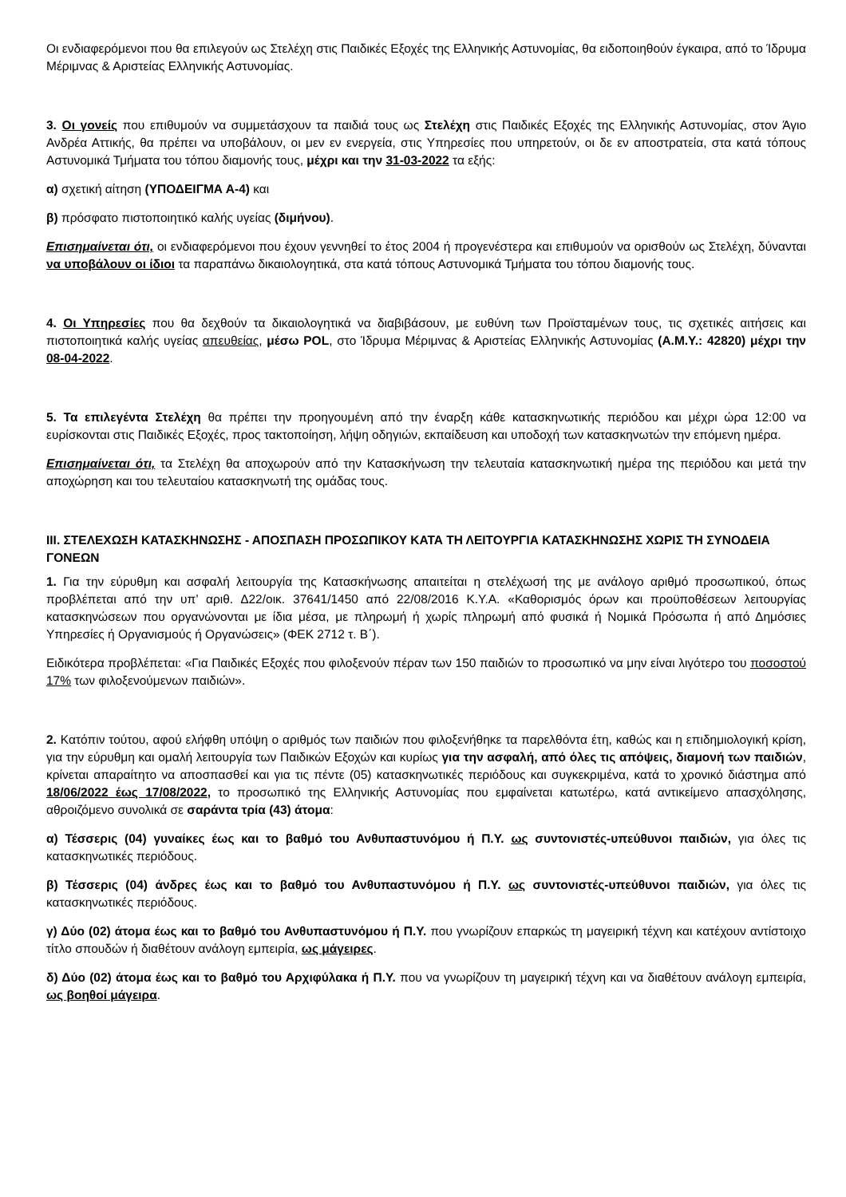Οι ενδιαφερόμενοι που θα επιλεγούν ως Στελέχη στις Παιδικές Εξοχές της Ελληνικής Αστυνομίας, θα ειδοποιηθούν έγκαιρα, από το Ίδρυμα Μέριμνας & Αριστείας Ελληνικής Αστυνομίας.
3. Οι γονείς που επιθυμούν να συμμετάσχουν τα παιδιά τους ως Στελέχη στις Παιδικές Εξοχές της Ελληνικής Αστυνομίας, στον Άγιο Ανδρέα Αττικής, θα πρέπει να υποβάλουν, οι μεν εν ενεργεία, στις Υπηρεσίες που υπηρετούν, οι δε εν αποστρατεία, στα κατά τόπους Αστυνομικά Τμήματα του τόπου διαμονής τους, μέχρι και την 31-03-2022 τα εξής:
α) σχετική αίτηση (ΥΠΟΔΕΙΓΜΑ Α-4) και
β) πρόσφατο πιστοποιητικό καλής υγείας (διμήνου).
Επισημαίνεται ότι, οι ενδιαφερόμενοι που έχουν γεννηθεί το έτος 2004 ή προγενέστερα και επιθυμούν να ορισθούν ως Στελέχη, δύνανται να υποβάλουν οι ίδιοι τα παραπάνω δικαιολογητικά, στα κατά τόπους Αστυνομικά Τμήματα του τόπου διαμονής τους.
4. Οι Υπηρεσίες που θα δεχθούν τα δικαιολογητικά να διαβιβάσουν, με ευθύνη των Προϊσταμένων τους, τις σχετικές αιτήσεις και πιστοποιητικά καλής υγείας απευθείας, μέσω POL, στο Ίδρυμα Μέριμνας & Αριστείας Ελληνικής Αστυνομίας (Α.Μ.Υ.: 42820) μέχρι την 08-04-2022.
5. Τα επιλεγέντα Στελέχη θα πρέπει την προηγουμένη από την έναρξη κάθε κατασκηνωτικής περιόδου και μέχρι ώρα 12:00 να ευρίσκονται στις Παιδικές Εξοχές, προς τακτοποίηση, λήψη οδηγιών, εκπαίδευση και υποδοχή των κατασκηνωτών την επόμενη ημέρα.
Επισημαίνεται ότι, τα Στελέχη θα αποχωρούν από την Κατασκήνωση την τελευταία κατασκηνωτική ημέρα της περιόδου και μετά την αποχώρηση και του τελευταίου κατασκηνωτή της ομάδας τους.
ΙΙΙ. ΣΤΕΛΕΧΩΣΗ ΚΑΤΑΣΚΗΝΩΣΗΣ - ΑΠΟΣΠΑΣΗ ΠΡΟΣΩΠΙΚΟΥ ΚΑΤΑ ΤΗ ΛΕΙΤΟΥΡΓΙΑ ΚΑΤΑΣΚΗΝΩΣΗΣ ΧΩΡΙΣ ΤΗ ΣΥΝΟΔΕΙΑ ΓΟΝΕΩΝ
1. Για την εύρυθμη και ασφαλή λειτουργία της Κατασκήνωσης απαιτείται η στελέχωσή της με ανάλογο αριθμό προσωπικού, όπως προβλέπεται από την υπ’ αριθ. Δ22/οικ. 37641/1450 από 22/08/2016 Κ.Υ.Α. «Καθορισμός όρων και προϋποθέσεων λειτουργίας κατασκηνώσεων που οργανώνονται με ίδια μέσα, με πληρωμή ή χωρίς πληρωμή από φυσικά ή Νομικά Πρόσωπα ή από Δημόσιες Υπηρεσίες ή Οργανισμούς ή Οργανώσεις» (ΦΕΚ 2712 τ. Β΄).
Ειδικότερα προβλέπεται: «Για Παιδικές Εξοχές που φιλοξενούν πέραν των 150 παιδιών το προσωπικό να μην είναι λιγότερο του ποσοστού 17% των φιλοξενούμενων παιδιών».
2. Κατόπιν τούτου, αφού ελήφθη υπόψη ο αριθμός των παιδιών που φιλοξενήθηκε τα παρελθόντα έτη, καθώς και η επιδημιολογική κρίση, για την εύρυθμη και ομαλή λειτουργία των Παιδικών Εξοχών και κυρίως για την ασφαλή, από όλες τις απόψεις, διαμονή των παιδιών, κρίνεται απαραίτητο να αποσπασθεί και για τις πέντε (05) κατασκηνωτικές περιόδους και συγκεκριμένα, κατά το χρονικό διάστημα από 18/06/2022 έως 17/08/2022, το προσωπικό της Ελληνικής Αστυνομίας που εμφαίνεται κατωτέρω, κατά αντικείμενο απασχόλησης, αθροιζόμενο συνολικά σε σαράντα τρία (43) άτομα:
α) Τέσσερις (04) γυναίκες έως και το βαθμό του Ανθυπαστυνόμου ή Π.Υ. ως συντονιστές-υπεύθυνοι παιδιών, για όλες τις κατασκηνωτικές περιόδους.
β) Τέσσερις (04) άνδρες έως και το βαθμό του Ανθυπαστυνόμου ή Π.Υ. ως συντονιστές-υπεύθυνοι παιδιών, για όλες τις κατασκηνωτικές περιόδους.
γ) Δύο (02) άτομα έως και το βαθμό του Ανθυπαστυνόμου ή Π.Υ. που γνωρίζουν επαρκώς τη μαγειρική τέχνη και κατέχουν αντίστοιχο τίτλο σπουδών ή διαθέτουν ανάλογη εμπειρία, ως μάγειρες.
δ) Δύο (02) άτομα έως και το βαθμό του Αρχιφύλακα ή Π.Υ. που να γνωρίζουν τη μαγειρική τέχνη και να διαθέτουν ανάλογη εμπειρία, ως βοηθοί μάγειρα.